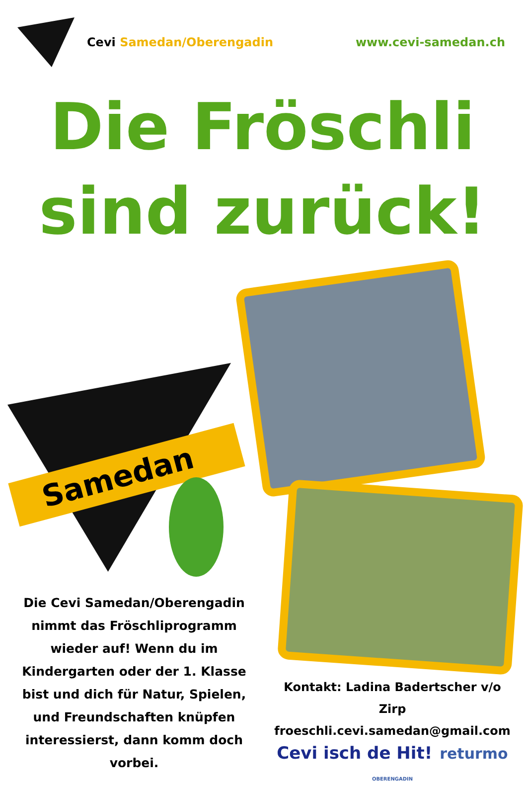Cevi Samedan/Oberengadin www.cevi-samedan.ch
Die Fröschli
sind zurück!
Samedan
Die Cevi Samedan/Oberengadin nimmt das Fröschliprogramm wieder auf! Wenn du im Kindergarten oder der 1. Klasse bist und dich für Natur, Spielen, und Freundschaften knüpfen interessierst, dann komm doch vorbei.
Kontakt: Ladina Badertscher v/o Zirp
froeschli.cevi.samedan@gmail.com
Cevi isch de Hit! returmo OBERENGADIN